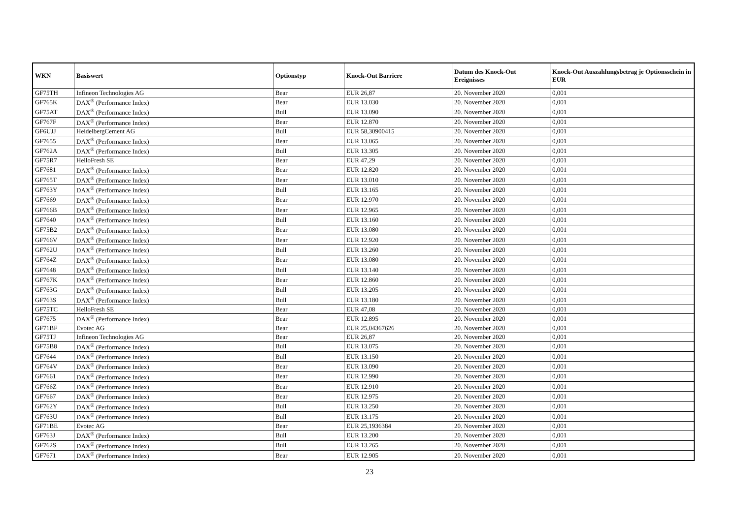| WKN | Basiswert | Optionstyp | Knock-Out Barriere | Datum des Knock-Out Ereignisses | Knock-Out Auszahlungsbetrag je Optionsschein in EUR |
| --- | --- | --- | --- | --- | --- |
| GF75TH | Infineon Technologies AG | Bear | EUR 26,87 | 20. November 2020 | 0,001 |
| GF765K | DAX<sup>®</sup> (Performance Index) | Bear | EUR 13.030 | 20. November 2020 | 0,001 |
| GF75AT | DAX<sup>®</sup> (Performance Index) | Bull | EUR 13.090 | 20. November 2020 | 0,001 |
| GF767F | DAX<sup>®</sup> (Performance Index) | Bear | EUR 12.870 | 20. November 2020 | 0,001 |
| GF6UJJ | HeidelbergCement AG | Bull | EUR 58,30900415 | 20. November 2020 | 0,001 |
| GF7655 | DAX<sup>®</sup> (Performance Index) | Bear | EUR 13.065 | 20. November 2020 | 0,001 |
| GF762A | DAX<sup>®</sup> (Performance Index) | Bull | EUR 13.305 | 20. November 2020 | 0,001 |
| GF75R7 | HelloFresh SE | Bear | EUR 47,29 | 20. November 2020 | 0,001 |
| GF7681 | DAX<sup>®</sup> (Performance Index) | Bear | EUR 12.820 | 20. November 2020 | 0,001 |
| GF765T | DAX<sup>®</sup> (Performance Index) | Bear | EUR 13.010 | 20. November 2020 | 0,001 |
| GF763Y | DAX<sup>®</sup> (Performance Index) | Bull | EUR 13.165 | 20. November 2020 | 0,001 |
| GF7669 | DAX<sup>®</sup> (Performance Index) | Bear | EUR 12.970 | 20. November 2020 | 0,001 |
| GF766B | DAX<sup>®</sup> (Performance Index) | Bear | EUR 12.965 | 20. November 2020 | 0,001 |
| GF7640 | DAX<sup>®</sup> (Performance Index) | Bull | EUR 13.160 | 20. November 2020 | 0,001 |
| GF75B2 | DAX<sup>®</sup> (Performance Index) | Bear | EUR 13.080 | 20. November 2020 | 0,001 |
| GF766V | DAX<sup>®</sup> (Performance Index) | Bear | EUR 12.920 | 20. November 2020 | 0,001 |
| GF762U | DAX<sup>®</sup> (Performance Index) | Bull | EUR 13.260 | 20. November 2020 | 0,001 |
| GF764Z | DAX<sup>®</sup> (Performance Index) | Bear | EUR 13.080 | 20. November 2020 | 0,001 |
| GF7648 | DAX<sup>®</sup> (Performance Index) | Bull | EUR 13.140 | 20. November 2020 | 0,001 |
| GF767K | DAX<sup>®</sup> (Performance Index) | Bear | EUR 12.860 | 20. November 2020 | 0,001 |
| GF763G | DAX<sup>®</sup> (Performance Index) | Bull | EUR 13.205 | 20. November 2020 | 0,001 |
| GF763S | DAX<sup>®</sup> (Performance Index) | Bull | EUR 13.180 | 20. November 2020 | 0,001 |
| GF75TC | HelloFresh SE | Bear | EUR 47,08 | 20. November 2020 | 0,001 |
| GF7675 | DAX<sup>®</sup> (Performance Index) | Bear | EUR 12.895 | 20. November 2020 | 0,001 |
| GF71BF | Evotec AG | Bear | EUR 25,04367626 | 20. November 2020 | 0,001 |
| GF75TJ | Infineon Technologies AG | Bear | EUR 26,87 | 20. November 2020 | 0,001 |
| GF75B8 | DAX<sup>®</sup> (Performance Index) | Bull | EUR 13.075 | 20. November 2020 | 0,001 |
| GF7644 | DAX<sup>®</sup> (Performance Index) | Bull | EUR 13.150 | 20. November 2020 | 0,001 |
| GF764V | DAX<sup>®</sup> (Performance Index) | Bear | EUR 13.090 | 20. November 2020 | 0,001 |
| GF7661 | DAX<sup>®</sup> (Performance Index) | Bear | EUR 12.990 | 20. November 2020 | 0,001 |
| GF766Z | DAX<sup>®</sup> (Performance Index) | Bear | EUR 12.910 | 20. November 2020 | 0,001 |
| GF7667 | DAX<sup>®</sup> (Performance Index) | Bear | EUR 12.975 | 20. November 2020 | 0,001 |
| GF762Y | DAX<sup>®</sup> (Performance Index) | Bull | EUR 13.250 | 20. November 2020 | 0,001 |
| GF763U | DAX<sup>®</sup> (Performance Index) | Bull | EUR 13.175 | 20. November 2020 | 0,001 |
| GF71BE | Evotec AG | Bear | EUR 25,1936384 | 20. November 2020 | 0,001 |
| GF763J | DAX<sup>®</sup> (Performance Index) | Bull | EUR 13.200 | 20. November 2020 | 0,001 |
| GF762S | DAX<sup>®</sup> (Performance Index) | Bull | EUR 13.265 | 20. November 2020 | 0,001 |
| GF7671 | DAX<sup>®</sup> (Performance Index) | Bear | EUR 12.905 | 20. November 2020 | 0,001 |
23